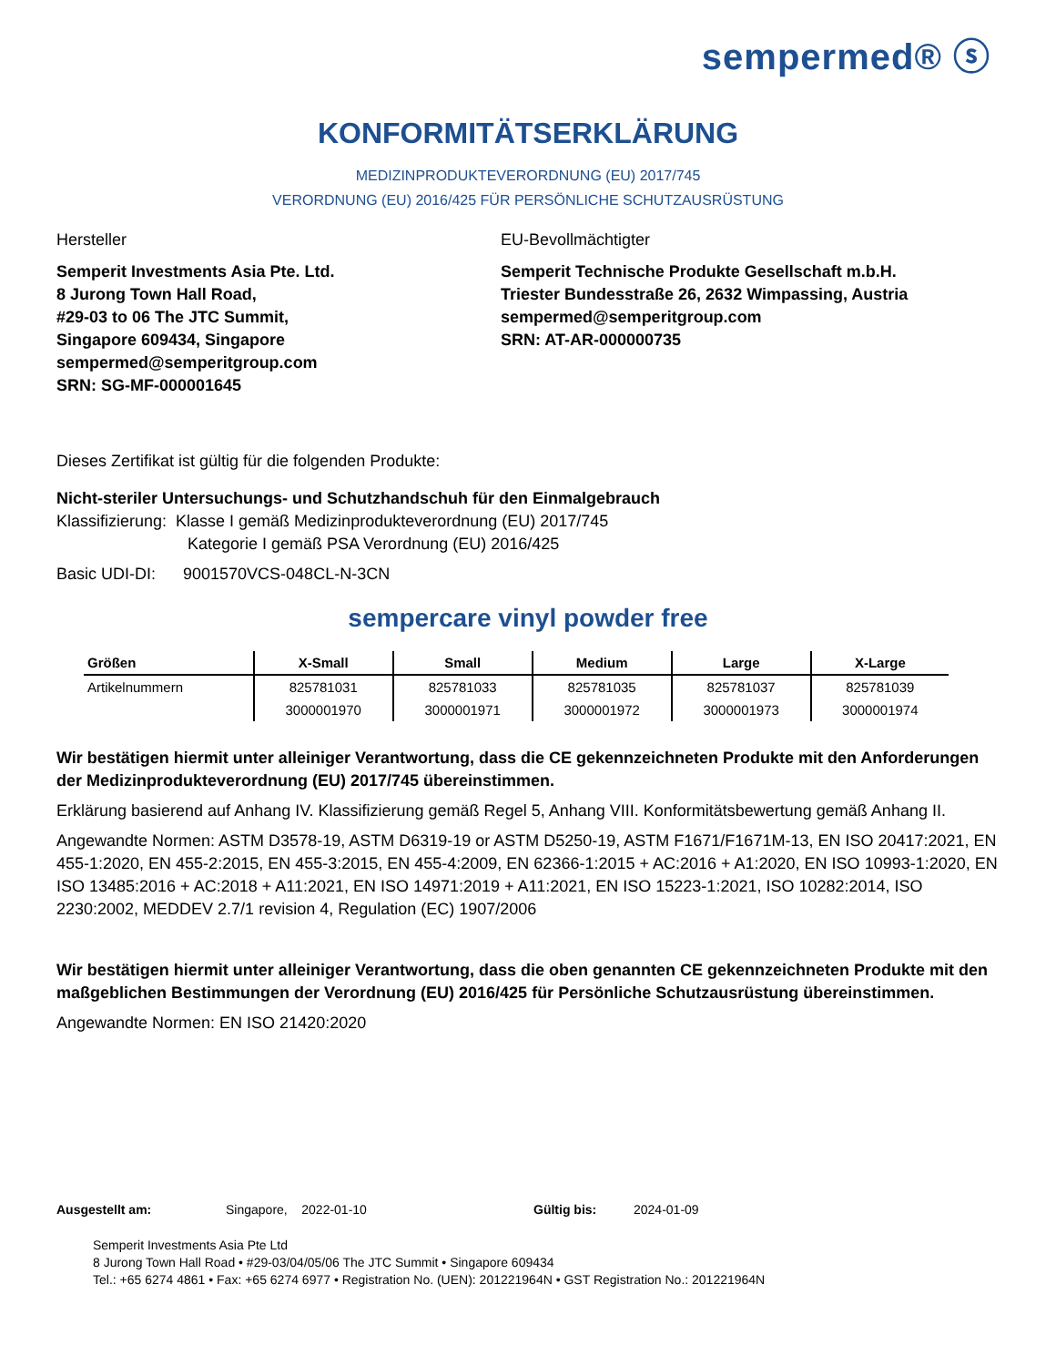sempermed® ⓢ
KONFORMITÄTSERKLÄRUNG
MEDIZINPRODUKTEVERORDNUNG (EU) 2017/745
VERORDNUNG (EU) 2016/425 FÜR PERSÖNLICHE SCHUTZAUSRÜSTUNG
Hersteller
Semperit Investments Asia Pte. Ltd.
8 Jurong Town Hall Road,
#29-03 to 06 The JTC Summit,
Singapore 609434, Singapore
sempermed@semperitgroup.com
SRN: SG-MF-000001645
EU-Bevollmächtigter
Semperit Technische Produkte Gesellschaft m.b.H.
Triester Bundesstraße 26, 2632 Wimpassing, Austria
sempermed@semperitgroup.com
SRN: AT-AR-000000735
Dieses Zertifikat ist gültig für die folgenden Produkte:
Nicht-steriler Untersuchungs- und Schutzhandschuh für den Einmalgebrauch
Klassifizierung: Klasse I gemäß Medizinprodukteverordnung (EU) 2017/745
Kategorie I gemäß PSA Verordnung (EU) 2016/425
Basic UDI-DI: 9001570VCS-048CL-N-3CN
sempercare vinyl powder free
| Größen | X-Small | Small | Medium | Large | X-Large |
| --- | --- | --- | --- | --- | --- |
| Artikelnummern | 825781031 | 825781033 | 825781035 | 825781037 | 825781039 |
| | 3000001970 | 3000001971 | 3000001972 | 3000001973 | 3000001974 |
Wir bestätigen hiermit unter alleiniger Verantwortung, dass die CE gekennzeichneten Produkte mit den Anforderungen der Medizinprodukteverordnung (EU) 2017/745 übereinstimmen.
Erklärung basierend auf Anhang IV. Klassifizierung gemäß Regel 5, Anhang VIII. Konformitätsbewertung gemäß Anhang II.
Angewandte Normen: ASTM D3578-19, ASTM D6319-19 or ASTM D5250-19, ASTM F1671/F1671M-13, EN ISO 20417:2021, EN 455-1:2020, EN 455-2:2015, EN 455-3:2015, EN 455-4:2009, EN 62366-1:2015 + AC:2016 + A1:2020, EN ISO 10993-1:2020, EN ISO 13485:2016 + AC:2018 + A11:2021, EN ISO 14971:2019 + A11:2021, EN ISO 15223-1:2021, ISO 10282:2014, ISO 2230:2002, MEDDEV 2.7/1 revision 4, Regulation (EC) 1907/2006
Wir bestätigen hiermit unter alleiniger Verantwortung, dass die oben genannten CE gekennzeichneten Produkte mit den maßgeblichen Bestimmungen der Verordnung (EU) 2016/425 für Persönliche Schutzausrüstung übereinstimmen.
Angewandte Normen: EN ISO 21420:2020
Ausgestellt am: Singapore, 2022-01-10 Gültig bis: 2024-01-09
Semperit Investments Asia Pte Ltd
8 Jurong Town Hall Road • #29-03/04/05/06 The JTC Summit • Singapore 609434
Tel.: +65 6274 4861 • Fax: +65 6274 6977 • Registration No. (UEN): 201221964N • GST Registration No.: 201221964N